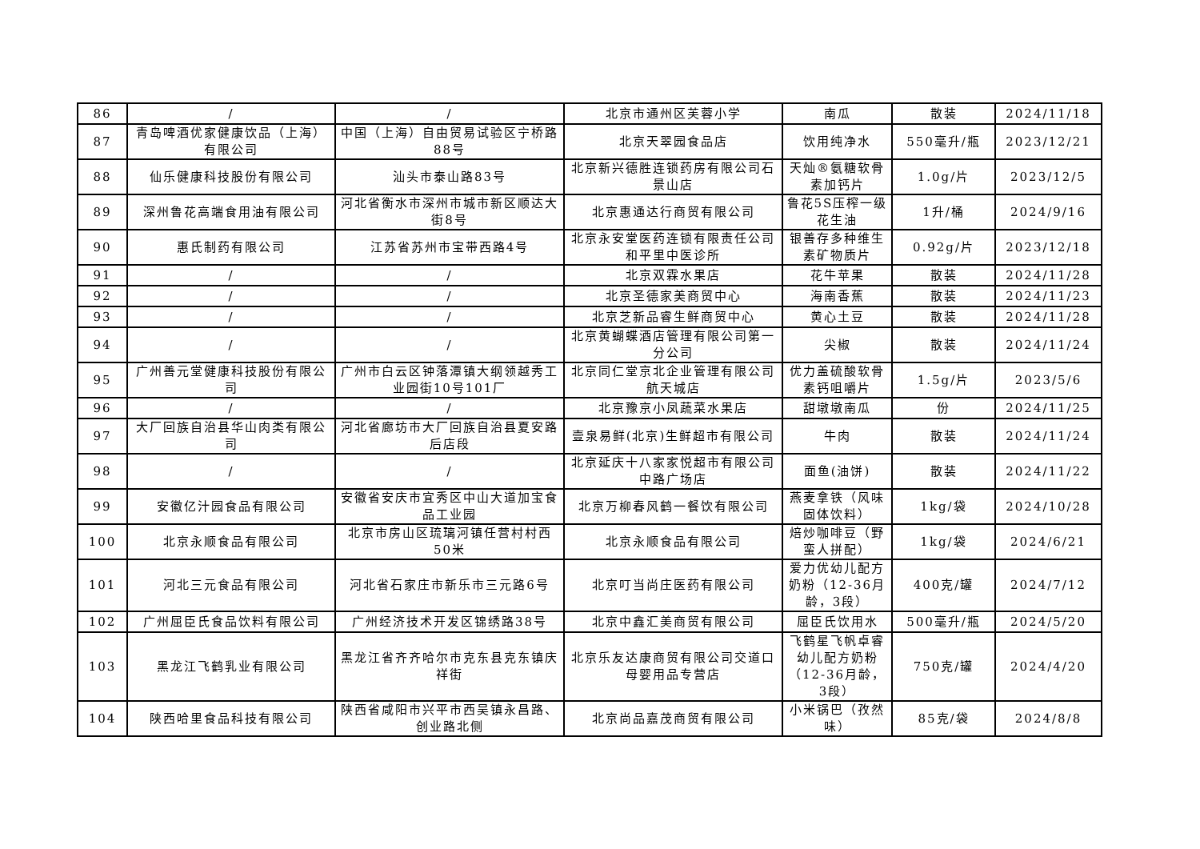| 86 | / | / | 北京市通州区芙蓉小学 | 南瓜 | 散装 | 2024/11/18 |
| 87 | 青岛啤酒优家健康饮品（上海）有限公司 | 中国（上海）自由贸易试验区宁桥路88号 | 北京天翠园食品店 | 饮用纯净水 | 550毫升/瓶 | 2023/12/21 |
| 88 | 仙乐健康科技股份有限公司 | 汕头市泰山路83号 | 北京新兴德胜连锁药房有限公司石景山店 | 天灿®氨糖软骨素加钙片 | 1.0g/片 | 2023/12/5 |
| 89 | 深州鲁花高端食用油有限公司 | 河北省衡水市深州市城市新区顺达大街8号 | 北京惠通达行商贸有限公司 | 鲁花5S压榨一级花生油 | 1升/桶 | 2024/9/16 |
| 90 | 惠氏制药有限公司 | 江苏省苏州市宝带西路4号 | 北京永安堂医药连锁有限责任公司和平里中医诊所 | 银善存多种维生素矿物质片 | 0.92g/片 | 2023/12/18 |
| 91 | / | / | 北京双霖水果店 | 花牛苹果 | 散装 | 2024/11/28 |
| 92 | / | / | 北京圣德家美商贸中心 | 海南香蕉 | 散装 | 2024/11/23 |
| 93 | / | / | 北京芝新品睿生鲜商贸中心 | 黄心土豆 | 散装 | 2024/11/28 |
| 94 | / | / | 北京黄蝴蝶酒店管理有限公司第一分公司 | 尖椒 | 散装 | 2024/11/24 |
| 95 | 广州善元堂健康科技股份有限公司 | 广州市白云区钟落潭镇大纲领越秀工业园街10号101厂 | 北京同仁堂京北企业管理有限公司航天城店 | 优力盖硫酸软骨素钙咀嚼片 | 1.5g/片 | 2023/5/6 |
| 96 | / | / | 北京豫京小凤蔬菜水果店 | 甜墩墩南瓜 | 份 | 2024/11/25 |
| 97 | 大厂回族自治县华山肉类有限公司 | 河北省廊坊市大厂回族自治县夏安路后店段 | 壹泉易鲜(北京)生鲜超市有限公司 | 牛肉 | 散装 | 2024/11/24 |
| 98 | / | / | 北京延庆十八家家悦超市有限公司中路广场店 | 面鱼(油饼) | 散装 | 2024/11/22 |
| 99 | 安徽亿汁园食品有限公司 | 安徽省安庆市宜秀区中山大道加宝食品工业园 | 北京万柳春风鹤一餐饮有限公司 | 燕麦拿铁（风味固体饮料） | 1kg/袋 | 2024/10/28 |
| 100 | 北京永顺食品有限公司 | 北京市房山区琉璃河镇任营村村西50米 | 北京永顺食品有限公司 | 焙炒咖啡豆（野蛮人拼配） | 1kg/袋 | 2024/6/21 |
| 101 | 河北三元食品有限公司 | 河北省石家庄市新乐市三元路6号 | 北京叮当尚庄医药有限公司 | 爱力优幼儿配方奶粉（12-36月龄，3段） | 400克/罐 | 2024/7/12 |
| 102 | 广州屈臣氏食品饮料有限公司 | 广州经济技术开发区锦绣路38号 | 北京中鑫汇美商贸有限公司 | 屈臣氏饮用水 | 500毫升/瓶 | 2024/5/20 |
| 103 | 黑龙江飞鹤乳业有限公司 | 黑龙江省齐齐哈尔市克东县克东镇庆祥街 | 北京乐友达康商贸有限公司交道口母婴用品专营店 | 飞鹤星飞帆卓睿幼儿配方奶粉（12-36月龄，3段） | 750克/罐 | 2024/4/20 |
| 104 | 陕西哈里食品科技有限公司 | 陕西省咸阳市兴平市西吴镇永昌路、创业路北侧 | 北京尚品嘉茂商贸有限公司 | 小米锅巴（孜然味） | 85克/袋 | 2024/8/8 |